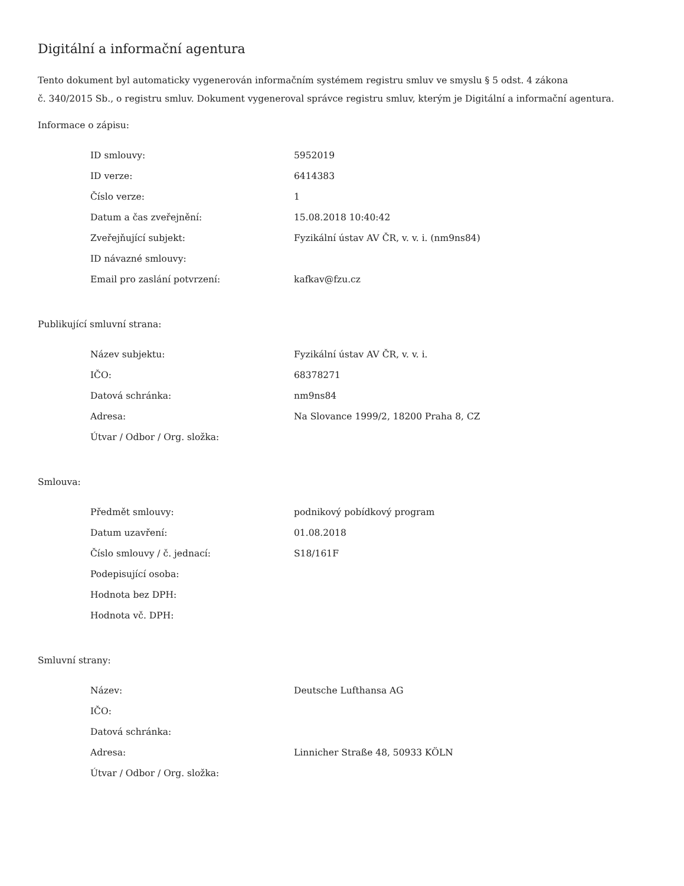Digitální a informační agentura
Tento dokument byl automaticky vygenerován informačním systémem registru smluv ve smyslu § 5 odst. 4 zákona
č. 340/2015 Sb., o registru smluv. Dokument vygeneroval správce registru smluv, kterým je Digitální a informační agentura.
Informace o zápisu:
| ID smlouvy: | 5952019 |
| ID verze: | 6414383 |
| Číslo verze: | 1 |
| Datum a čas zveřejnění: | 15.08.2018 10:40:42 |
| Zveřejňující subjekt: | Fyzikální ústav AV ČR, v. v. i. (nm9ns84) |
| ID návazné smlouvy: | |
| Email pro zaslání potvrzení: | kafkav@fzu.cz |
Publikující smluvní strana:
| Název subjektu: | Fyzikální ústav AV ČR, v. v. i. |
| IČO: | 68378271 |
| Datová schránka: | nm9ns84 |
| Adresa: | Na Slovance 1999/2, 18200 Praha 8, CZ |
| Útvar / Odbor / Org. složka: | |
Smlouva:
| Předmět smlouvy: | podnikový pobídkový program |
| Datum uzavření: | 01.08.2018 |
| Číslo smlouvy / č. jednací: | S18/161F |
| Podepisující osoba: | |
| Hodnota bez DPH: | |
| Hodnota vč. DPH: | |
Smluvní strany:
| Název: | Deutsche Lufthansa AG |
| IČO: | |
| Datová schránka: | |
| Adresa: | Linnicher Straße 48, 50933 KÖLN |
| Útvar / Odbor / Org. složka: | |